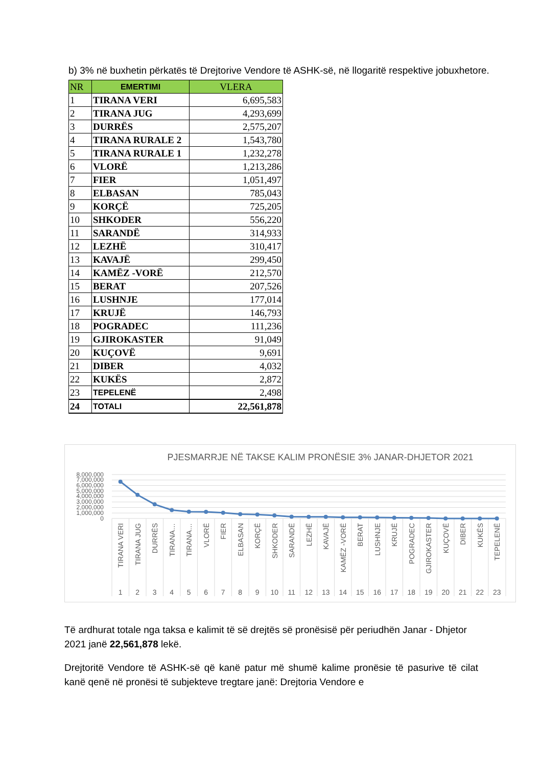b) 3% në buxhetin përkatës të Drejtorive Vendore të ASHK-së, në llogaritë respektive jobuxhetore.
| NR | EMERTIMI | VLERA |
| --- | --- | --- |
| 1 | TIRANA VERI | 6,695,583 |
| 2 | TIRANA JUG | 4,293,699 |
| 3 | DURRËS | 2,575,207 |
| 4 | TIRANA RURALE 2 | 1,543,780 |
| 5 | TIRANA RURALE 1 | 1,232,278 |
| 6 | VLORË | 1,213,286 |
| 7 | FIER | 1,051,497 |
| 8 | ELBASAN | 785,043 |
| 9 | KORÇË | 725,205 |
| 10 | SHKODER | 556,220 |
| 11 | SARANDË | 314,933 |
| 12 | LEZHË | 310,417 |
| 13 | KAVAJË | 299,450 |
| 14 | KAMËZ -VORË | 212,570 |
| 15 | BERAT | 207,526 |
| 16 | LUSHNJE | 177,014 |
| 17 | KRUJË | 146,793 |
| 18 | POGRADEC | 111,236 |
| 19 | GJIROKASTER | 91,049 |
| 20 | KUÇOVË | 9,691 |
| 21 | DIBER | 4,032 |
| 22 | KUKËS | 2,872 |
| 23 | TEPELENË | 2,498 |
| 24 | TOTALI | 22,561,878 |
PJESMARRJE NË TAKSE KALIM PRONËSIE 3% JANAR-DHJETOR 2021
8,000,000
7,000,000
6,000,000
5,000,000
4,000,000
3,000,000
2,000,000
1,000,000
0
TIRANA VERI
TIRANA JUG
DURRËS
TIRANA…
TIRANA…
VLORË
FIER
ELBASAN
KORÇË
SHKODER
SARANDË
LEZHË
KAVAJË
KAMËZ -VORË
BERAT
LUSHNJE
KRUJË
POGRADEC
GJIROKASTER
KUÇOVË
DIBER
KUKËS
TEPELENË
1
2
3
4
5
6
7
8
9
10
11
12
13
14
15
16
17
18
19
20
21
22
23
Të ardhurat totale nga taksa e kalimit të së drejtës së pronësisë për periudhën Janar - Dhjetor 2021 janë 22,561,878 lekë.
Drejtoritë Vendore të ASHK-së që kanë patur më shumë kalime pronësie të pasurive të cilat kanë qenë në pronësi të subjekteve tregtare janë: Drejtoria Vendore e